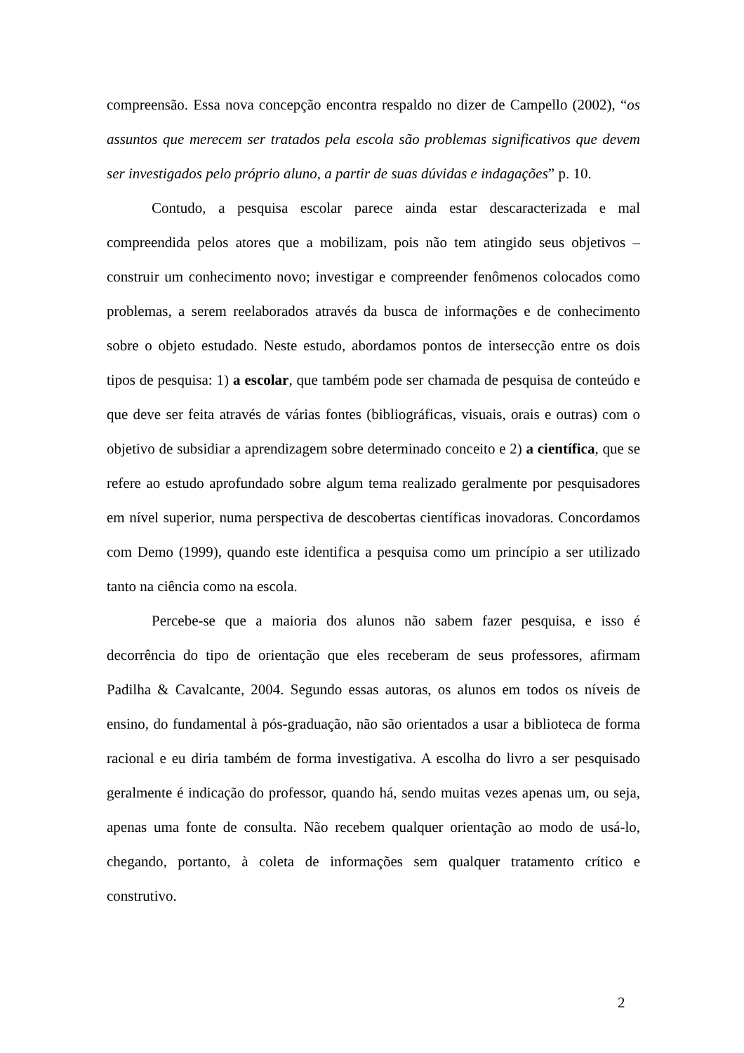compreensão. Essa nova concepção encontra respaldo no dizer de Campello (2002), “os assuntos que merecem ser tratados pela escola são problemas significativos que devem ser investigados pelo próprio aluno, a partir de suas dúvidas e indagações” p. 10.
Contudo, a pesquisa escolar parece ainda estar descaracterizada e mal compreendida pelos atores que a mobilizam, pois não tem atingido seus objetivos – construir um conhecimento novo; investigar e compreender fenômenos colocados como problemas, a serem reelaborados através da busca de informações e de conhecimento sobre o objeto estudado. Neste estudo, abordamos pontos de intersecção entre os dois tipos de pesquisa: 1) a escolar, que também pode ser chamada de pesquisa de conteúdo e que deve ser feita através de várias fontes (bibliográficas, visuais, orais e outras) com o objetivo de subsidiar a aprendizagem sobre determinado conceito e 2) a científica, que se refere ao estudo aprofundado sobre algum tema realizado geralmente por pesquisadores em nível superior, numa perspectiva de descobertas científicas inovadoras. Concordamos com Demo (1999), quando este identifica a pesquisa como um princípio a ser utilizado tanto na ciência como na escola.
Percebe-se que a maioria dos alunos não sabem fazer pesquisa, e isso é decorrência do tipo de orientação que eles receberam de seus professores, afirmam Padilha & Cavalcante, 2004. Segundo essas autoras, os alunos em todos os níveis de ensino, do fundamental à pós-graduação, não são orientados a usar a biblioteca de forma racional e eu diria também de forma investigativa. A escolha do livro a ser pesquisado geralmente é indicação do professor, quando há, sendo muitas vezes apenas um, ou seja, apenas uma fonte de consulta. Não recebem qualquer orientação ao modo de usá-lo, chegando, portanto, à coleta de informações sem qualquer tratamento crítico e construtivo.
2